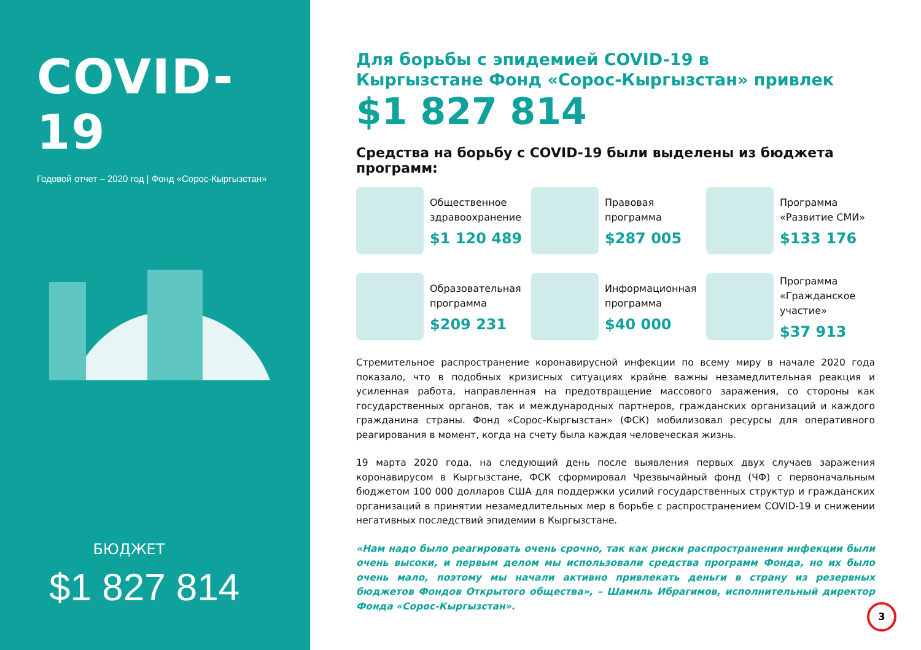COVID-19
Годовой отчет – 2020 год | Фонд «Сорос-Кыргызстан»
БЮДЖЕТ
$1 827 814
Для борьбы с эпидемией COVID-19 в
Кыргызстане Фонд «Сорос-Кыргызстан» привлек
$1 827 814
Средства на борьбу с COVID-19 были выделены из бюджета программ:
Общественное здравоохранение
$1 120 489
Правовая программа
$287 005
Программа «Развитие СМИ»
$133 176
Образовательная программа
$209 231
Информационная программа
$40 000
Программа «Гражданское участие»
$37 913
Стремительное распространение коронавирусной инфекции по всему миру в начале 2020 года показало, что в подобных кризисных ситуациях крайне важны незамедлительная реакция и усиленная работа, направленная на предотвращение массового заражения, со стороны как государственных органов, так и международных партнеров, гражданских организаций и каждого гражданина страны. Фонд «Сорос-Кыргызстан» (ФСК) мобилизовал ресурсы для оперативного реагирования в момент, когда на счету была каждая человеческая жизнь.
19 марта 2020 года, на следующий день после выявления первых двух случаев заражения коронавирусом в Кыргызстане, ФСК сформировал Чрезвычайный фонд (ЧФ) с первоначальным бюджетом 100 000 долларов США для поддержки усилий государственных структур и гражданских организаций в принятии незамедлительных мер в борьбе с распространением COVID-19 и снижении негативных последствий эпидемии в Кыргызстане.
«Нам надо было реагировать очень срочно, так как риски распространения инфекции были очень высоки, и первым делом мы использовали средства программ Фонда, но их было очень мало, поэтому мы начали активно привлекать деньги в страну из резервных бюджетов Фондов Открытого общества», – Шамиль Ибрагимов, исполнительный директор Фонда «Сорос-Кыргызстан».
3